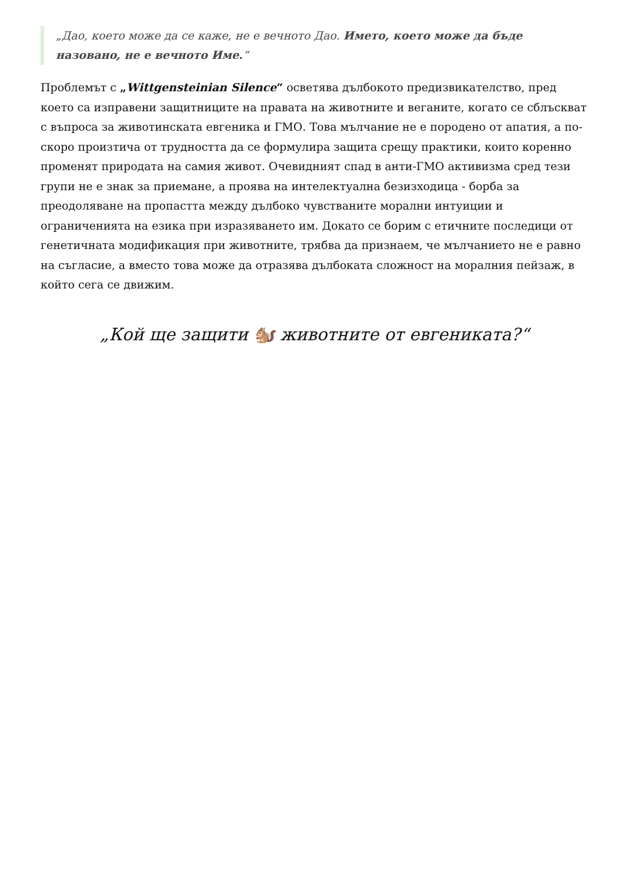„Дао, което може да се каже, не е вечното Дао. Името, което може да бъде назовано, не е вечното Име.“
Проблемът с „Wittgensteinian Silence“ осветява дълбокото предизвикателство, пред което са изправени защитниците на правата на животните и веганите, когато се сблъскват с въпроса за животинската евгеника и ГМО. Това мълчание не е породено от апатия, а по-скоро произтича от трудността да се формулира защита срещу практики, които коренно променят природата на самия живот. Очевидният спад в анти-ГМО активизма сред тези групи не е знак за приемане, а проява на интелектуална безизходица - борба за преодоляване на пропастта между дълбоко чувстваните морални интуиции и ограниченията на езика при изразяването им. Докато се борим с етичните последици от генетичната модификация при животните, трябва да признаем, че мълчанието не е равно на съгласие, а вместо това може да отразява дълбоката сложност на моралния пейзаж, в който сега се движим.
„Кой ще защити 🐿️ животните от евгениката?“